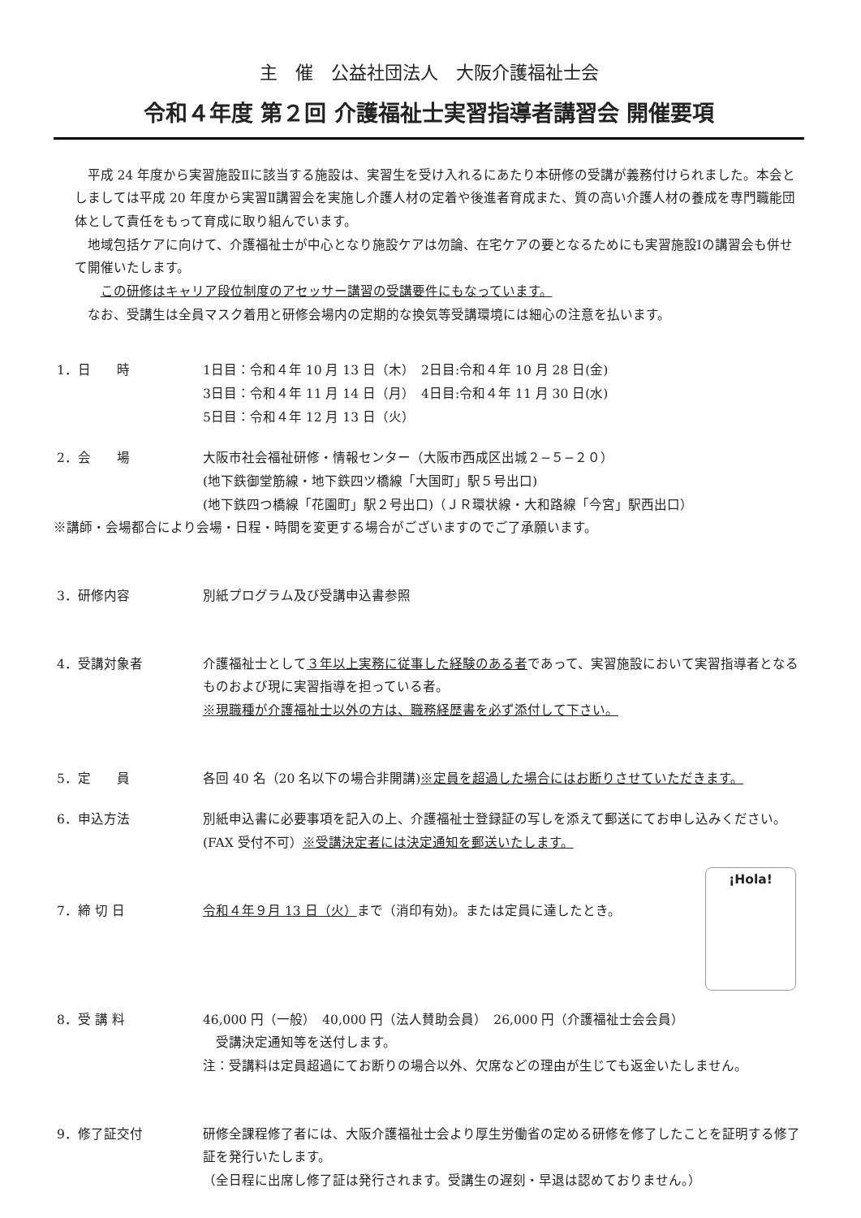主　催　公益社団法人　大阪介護福祉士会
令和４年度 第２回 介護福祉士実習指導者講習会 開催要項
平成 24 年度から実習施設Ⅱに該当する施設は、実習生を受け入れるにあたり本研修の受講が義務付けられました。本会としましては平成 20 年度から実習Ⅱ講習会を実施し介護人材の定着や後進者育成また、質の高い介護人材の養成を専門職能団体として責任をもって育成に取り組んでいます。
地域包括ケアに向けて、介護福祉士が中心となり施設ケアは勿論、在宅ケアの要となるためにも実習施設Ⅰの講習会も併せて開催いたします。
　この研修はキャリア段位制度のアセッサー講習の受講要件にもなっています。
なお、受講生は全員マスク着用と研修会場内の定期的な換気等受講環境には細心の注意を払います。
1．日　　時 1日目：令和４年 10 月 13 日（木）　2日目:令和４年 10 月 28 日(金)
3日目：令和４年 11 月 14 日（月）　4日目:令和４年 11 月 30 日(水)
5日目：令和４年 12 月 13 日（火）
2．会　　場 大阪市社会福祉研修・情報センター（大阪市西成区出城２−５−２０）
(地下鉄御堂筋線・地下鉄四ツ橋線「大国町」駅５号出口)
(地下鉄四つ橋線「花園町」駅２号出口)（ＪＲ環状線・大和路線「今宮」駅西出口）
※講師・会場都合により会場・日程・時間を変更する場合がございますのでご了承願います。
3．研修内容 別紙プログラム及び受講申込書参照
4．受講対象者 介護福祉士として３年以上実務に従事した経験のある者であって、実習施設において実習指導者となるものおよび現に実習指導を担っている者。
※現職種が介護福祉士以外の方は、職務経歴書を必ず添付して下さい。
5．定　　員 各回 40 名（20 名以下の場合非開講)※定員を超過した場合にはお断りさせていただきます。
6．申込方法 別紙申込書に必要事項を記入の上、介護福祉士登録証の写しを添えて郵送にてお申し込みください。(FAX 受付不可）※受講決定者には決定通知を郵送いたします。
7．締 切 日
¡Hola!
令和４年９月 13 日（火）まで（消印有効)。または定員に達したとき。
8．受 講 料 46,000 円（一般）　40,000 円（法人賛助会員）　26,000 円（介護福祉士会会員）
　受講決定通知等を送付します。
注：受講料は定員超過にてお断りの場合以外、欠席などの理由が生じても返金いたしません。
9．修了証交付 研修全課程修了者には、大阪介護福祉士会より厚生労働省の定める研修を修了したことを証明する修了証を発行いたします。
（全日程に出席し修了証は発行されます。受講生の遅刻・早退は認めておりません。）